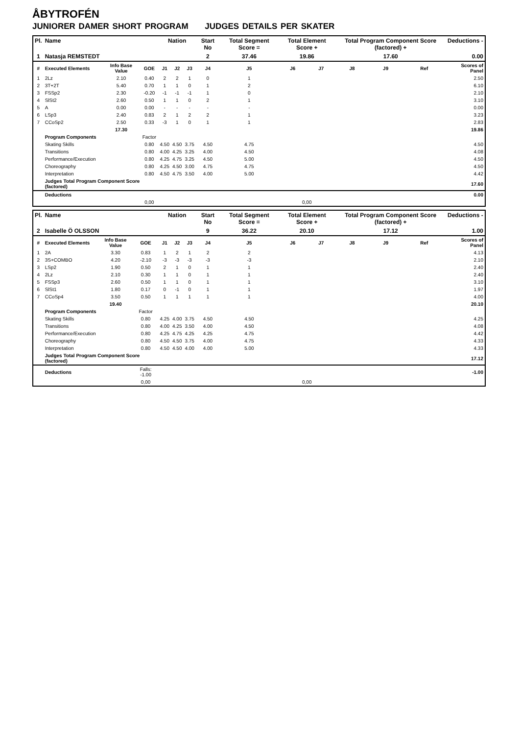ÅBYTROFÉN
JUNIORER DAMER SHORT PROGRAM JUDGES DETAILS PER SKATER
| Pl. | Name | | | Nation | | | Start No | Total Segment Score = | Total Element Score + | | Total Program Component Score (factored) + | | | Deductions - |
| --- | --- | --- | --- | --- | --- | --- | --- | --- | --- | --- | --- | --- | --- | --- |
| 1 | Natasja REMSTEDT | | | | | | 2 | 37.46 | 19.86 | | 17.60 | | | 0.00 |
| # | Executed Elements | Info Base Value | GOE | J1 | J2 | J3 | J4 | J5 | J6 | J7 | J8 | J9 | Ref | Scores of Panel |
| 1 | 2Lz | 2.10 | 0.40 | 2 | 2 | 1 | 0 | 1 | | | | | | 2.50 |
| 2 | 3T+2T | 5.40 | 0.70 | 1 | 1 | 0 | 1 | 2 | | | | | | 6.10 |
| 3 | FSSp2 | 2.30 | -0.20 | -1 | -1 | -1 | 1 | 0 | | | | | | 2.10 |
| 4 | SlSt2 | 2.60 | 0.50 | 1 | 1 | 0 | 2 | 1 | | | | | | 3.10 |
| 5 | A | 0.00 | 0.00 | - | - | - | - | - | | | | | | 0.00 |
| 6 | LSp3 | 2.40 | 0.83 | 2 | 1 | 2 | 2 | 1 | | | | | | 3.23 |
| 7 | CCoSp2 | 2.50 | 0.33 | -3 | 1 | 0 | 1 | 1 | | | | | | 2.83 |
| | | 17.30 | | | | | | | | | | | | 19.86 |
| | Program Components | | Factor | | | | | | | | | | | |
| | Skating Skills | | 0.80 | 4.50 | 4.50 | 3.75 | 4.50 | 4.75 | | | | | | 4.50 |
| | Transitions | | 0.80 | 4.00 | 4.25 | 3.25 | 4.00 | 4.50 | | | | | | 4.08 |
| | Performance/Execution | | 0.80 | 4.25 | 4.75 | 3.25 | 4.50 | 5.00 | | | | | | 4.50 |
| | Choreography | | 0.80 | 4.25 | 4.50 | 3.00 | 4.75 | 4.75 | | | | | | 4.50 |
| | Interpretation | | 0.80 | 4.50 | 4.75 | 3.50 | 4.00 | 5.00 | | | | | | 4.42 |
| | Judges Total Program Component Score (factored) | | | | | | | | | | | | | 17.60 |
| | Deductions | | | | | | | | | | | | | 0.00 |
| | | | 0,00 | | | | | | 0,00 | | | | | |
| Pl. | Name | | | Nation | | | Start No | Total Segment Score = | Total Element Score + | | Total Program Component Score (factored) + | | | Deductions - |
| --- | --- | --- | --- | --- | --- | --- | --- | --- | --- | --- | --- | --- | --- | --- |
| 2 | Isabelle Ö OLSSON | | | | | | 9 | 36.22 | 20.10 | | 17.12 | | | 1.00 |
| # | Executed Elements | Info Base Value | GOE | J1 | J2 | J3 | J4 | J5 | J6 | J7 | J8 | J9 | Ref | Scores of Panel |
| 1 | 2A | 3.30 | 0.83 | 1 | 2 | 1 | 2 | 2 | | | | | | 4.13 |
| 2 | 3S+COMBO | 4.20 | -2.10 | -3 | -3 | -3 | -3 | -3 | | | | | | 2.10 |
| 3 | LSp2 | 1.90 | 0.50 | 2 | 1 | 0 | 1 | 1 | | | | | | 2.40 |
| 4 | 2Lz | 2.10 | 0.30 | 1 | 1 | 0 | 1 | 1 | | | | | | 2.40 |
| 5 | FSSp3 | 2.60 | 0.50 | 1 | 1 | 0 | 1 | 1 | | | | | | 3.10 |
| 6 | SlSt1 | 1.80 | 0.17 | 0 | -1 | 0 | 1 | 1 | | | | | | 1.97 |
| 7 | CCoSp4 | 3.50 | 0.50 | 1 | 1 | 1 | 1 | 1 | | | | | | 4.00 |
| | | 19.40 | | | | | | | | | | | | 20.10 |
| | Program Components | | Factor | | | | | | | | | | | |
| | Skating Skills | | 0.80 | 4.25 | 4.00 | 3.75 | 4.50 | 4.50 | | | | | | 4.25 |
| | Transitions | | 0.80 | 4.00 | 4.25 | 3.50 | 4.00 | 4.50 | | | | | | 4.08 |
| | Performance/Execution | | 0.80 | 4.25 | 4.75 | 4.25 | 4.25 | 4.75 | | | | | | 4.42 |
| | Choreography | | 0.80 | 4.50 | 4.50 | 3.75 | 4.00 | 4.75 | | | | | | 4.33 |
| | Interpretation | | 0.80 | 4.50 | 4.50 | 4.00 | 4.00 | 5.00 | | | | | | 4.33 |
| | Judges Total Program Component Score (factored) | | | | | | | | | | | | | 17.12 |
| | Deductions | | Falls: -1.00 | | | | | | | | | | | -1.00 |
| | | | 0,00 | | | | | | 0,00 | | | | | |